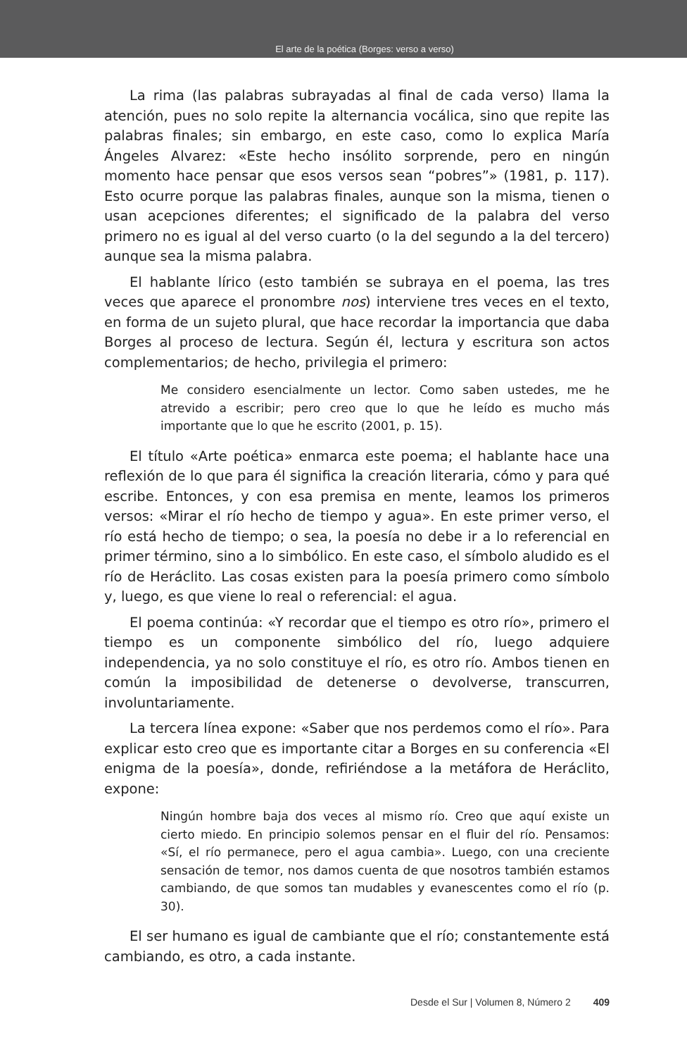El arte de la poética (Borges: verso a verso)
La rima (las palabras subrayadas al final de cada verso) llama la atención, pues no solo repite la alternancia vocálica, sino que repite las palabras finales; sin embargo, en este caso, como lo explica María Ángeles Alvarez: «Este hecho insólito sorprende, pero en ningún momento hace pensar que esos versos sean “pobres”» (1981, p. 117). Esto ocurre porque las palabras finales, aunque son la misma, tienen o usan acepciones diferentes; el significado de la palabra del verso primero no es igual al del verso cuarto (o la del segundo a la del tercero) aunque sea la misma palabra.
El hablante lírico (esto también se subraya en el poema, las tres veces que aparece el pronombre nos) interviene tres veces en el texto, en forma de un sujeto plural, que hace recordar la importancia que daba Borges al proceso de lectura. Según él, lectura y escritura son actos complementarios; de hecho, privilegia el primero:
Me considero esencialmente un lector. Como saben ustedes, me he atrevido a escribir; pero creo que lo que he leído es mucho más importante que lo que he escrito (2001, p. 15).
El título «Arte poética» enmarca este poema; el hablante hace una reflexión de lo que para él significa la creación literaria, cómo y para qué escribe. Entonces, y con esa premisa en mente, leamos los primeros versos: «Mirar el río hecho de tiempo y agua». En este primer verso, el río está hecho de tiempo; o sea, la poesía no debe ir a lo referencial en primer término, sino a lo simbólico. En este caso, el símbolo aludido es el río de Heráclito. Las cosas existen para la poesía primero como símbolo y, luego, es que viene lo real o referencial: el agua.
El poema continúa: «Y recordar que el tiempo es otro río», primero el tiempo es un componente simbólico del río, luego adquiere independencia, ya no solo constituye el río, es otro río. Ambos tienen en común la imposibilidad de detenerse o devolverse, transcurren, involuntariamente.
La tercera línea expone: «Saber que nos perdemos como el río». Para explicar esto creo que es importante citar a Borges en su conferencia «El enigma de la poesía», donde, refiriéndose a la metáfora de Heráclito, expone:
Ningún hombre baja dos veces al mismo río. Creo que aquí existe un cierto miedo. En principio solemos pensar en el fluir del río. Pensamos: «Sí, el río permanece, pero el agua cambia». Luego, con una creciente sensación de temor, nos damos cuenta de que nosotros también estamos cambiando, de que somos tan mudables y evanescentes como el río (p. 30).
El ser humano es igual de cambiante que el río; constantemente está cambiando, es otro, a cada instante.
Desde el Sur | Volumen 8, Número 2 409